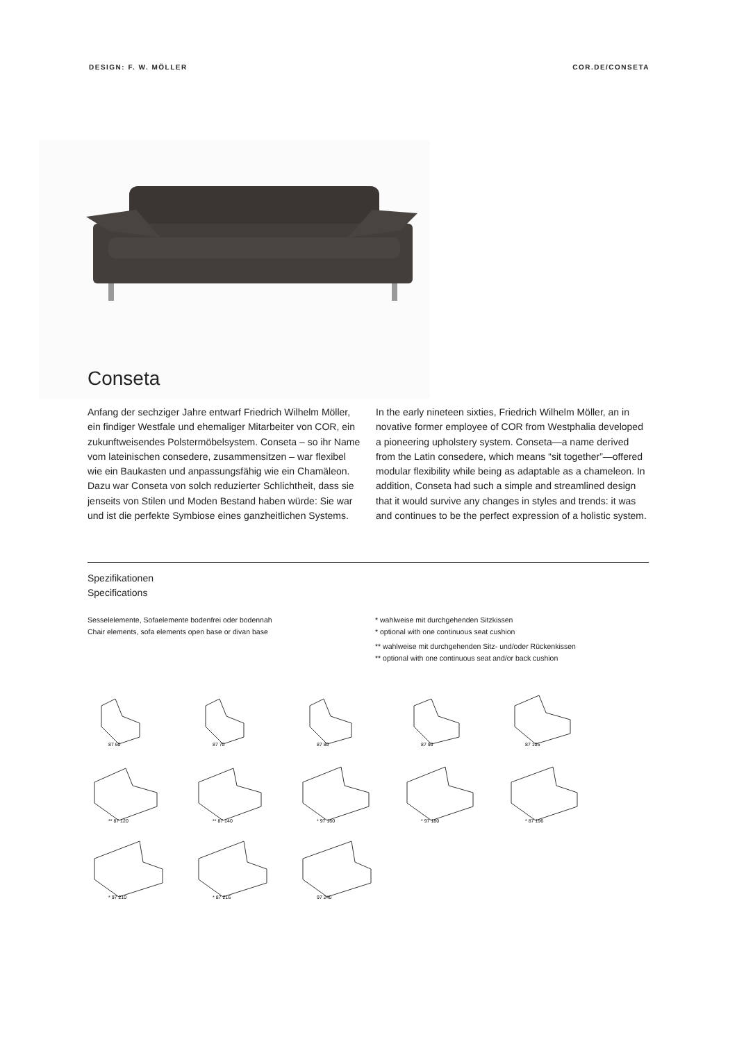DESIGN: F. W. MÖLLER COR.DE/CONSETA
Conseta
Anfang der sechziger Jahre entwarf Friedrich Wilhelm Möller, ein findiger Westfale und ehemaliger Mitarbeiter von COR, ein zukunftweisendes Polstermöbelsystem. Conseta – so ihr Name vom lateinischen consedere, zusammensitzen – war flexibel wie ein Baukasten und anpassungsfähig wie ein Chamäleon. Dazu war Conseta von solch reduzierter Schlichtheit, dass sie jenseits von Stilen und Moden Bestand haben würde: Sie war und ist die perfekte Symbiose eines ganzheitlichen Systems.
In the early nineteen sixties, Friedrich Wilhelm Möller, an in novative former employee of COR from Westphalia developed a pioneering upholstery system. Conseta—a name derived from the Latin consedere, which means “sit together”—offered modular flexibility while being as adaptable as a chameleon. In addition, Conseta had such a simple and streamlined design that it would survive any changes in styles and trends: it was and continues to be the perfect expression of a holistic system.
Spezifikationen
Specifications
Sesselelemente, Sofaelemente bodenfrei oder bodennah
Chair elements, sofa elements open base or divan base
* wahlweise mit durchgehenden Sitzkissen
* optional with one continuous seat cushion
** wahlweise mit durchgehenden Sitz- und/oder Rückenkissen
** optional with one continuous seat and/or back cushion
87 60
87 70
87 80
87 90
87 105
** 87 120
** 87 140
* 97 160
* 97 180
* 87 196
* 97 210
* 87 216
97 240